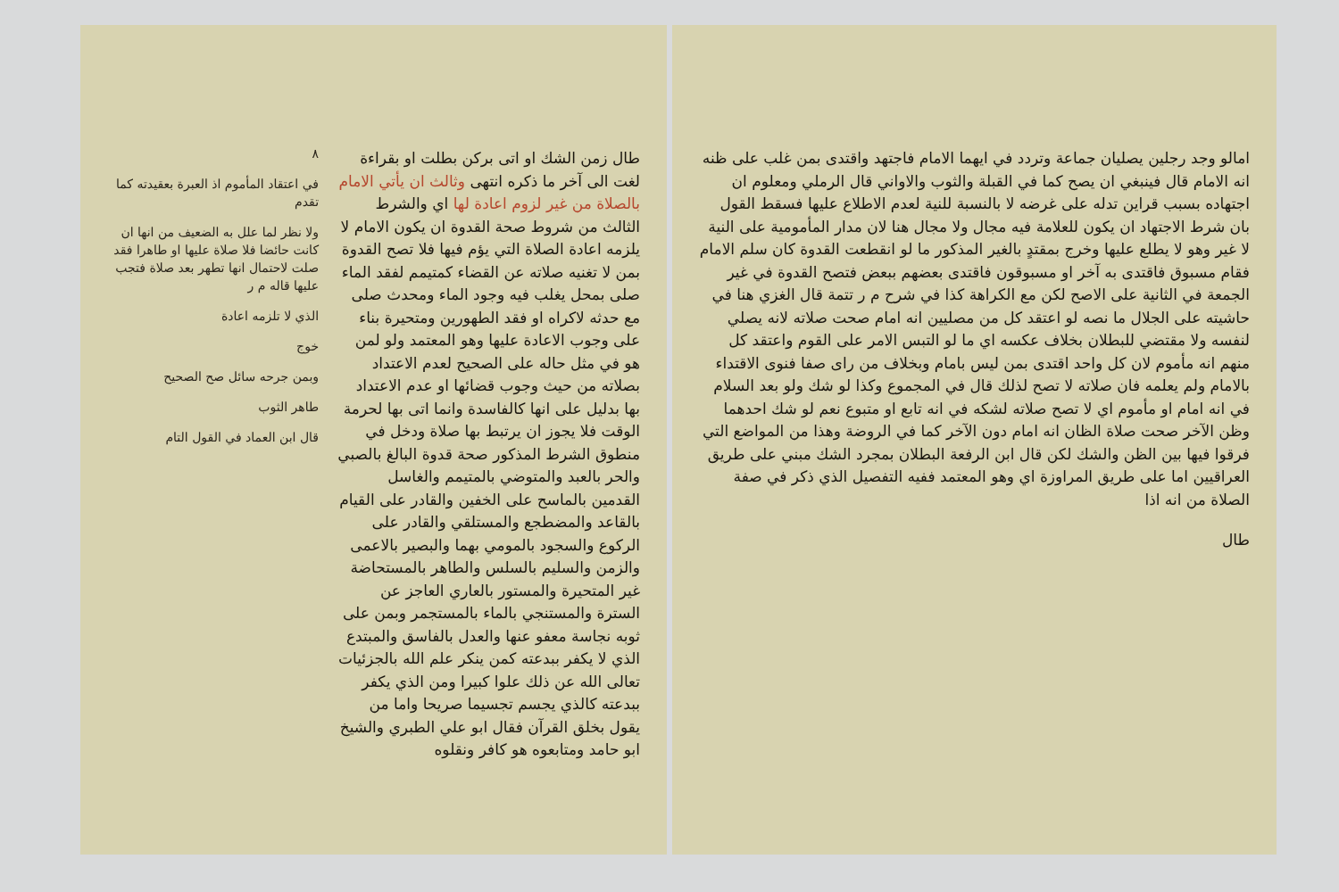امالو وجد رجلين يصليان جماعة وتردد في ايهما الامام فاجتهد واقتدى بمن غلب على ظنه انه الامام قال فينبغي ان يصح كما في القبلة والثوب والاواني قال الرملي ومعلوم ان اجتهاده بسبب قراين تدله على غرضه لا بالنسبة للنية لعدم الاطلاع عليها فسقط القول بان شرط الاجتهاد ان يكون للعلامة فيه مجال ولا مجال هنا لان مدار المأمومية على النية لا غير وهو لا يطلع عليها وخرج بمقتدٍ بالغير المذكور ما لو انقطعت القدوة كان سلم الامام فقام مسبوق فاقتدى به آخر او مسبوقون فاقتدى بعضهم ببعض فتصح القدوة في غير الجمعة في الثانية على الاصح لكن مع الكراهة كذا في شرح م ر تتمة قال الغزي هنا في حاشيته على الجلال ما نصه لو اعتقد كل من مصليين انه امام صحت صلاته لانه يصلي لنفسه ولا مقتضي للبطلان بخلاف عكسه اي ما لو التبس الامر على القوم واعتقد كل منهم انه مأموم لان كل واحد اقتدى بمن ليس بامام وبخلاف من راى صفا فنوى الاقتداء بالامام ولم يعلمه فان صلاته لا تصح لذلك قال في المجموع وكذا لو شك ولو بعد السلام في انه امام او مأموم اي لا تصح صلاته لشكه في انه تابع او متبوع نعم لو شك احدهما وظن الآخر صحت صلاة الظان انه امام دون الآخر كما في الروضة وهذا من المواضع التي فرقوا فيها بين الظن والشك لكن قال ابن الرفعة البطلان بمجرد الشك مبني على طريق العراقيين اما على طريق المراوزة اي وهو المعتمد ففيه التفصيل الذي ذكر في صفة الصلاة من انه اذا
طال
طال زمن الشك او اتى بركن بطلت او بقراءة لغت الى آخر ما ذكره انتهى وثالث ان يأتي الامام بالصلاة من غير لزوم اعادة لها اي والشرط الثالث من شروط صحة القدوة ان يكون الامام لا يلزمه اعادة الصلاة التي يؤم فيها فلا تصح القدوة بمن لا تغنيه صلاته عن القضاء كمتيمم لفقد الماء صلى بمحل يغلب فيه وجود الماء ومحدث صلى مع حدثه لاكراه او فقد الطهورين ومتحيرة بناء على وجوب الاعادة عليها وهو المعتمد ولو لمن هو في مثل حاله على الصحيح لعدم الاعتداد بصلاته من حيث وجوب قضائها او عدم الاعتداد بها بدليل على انها كالفاسدة وانما اتى بها لحرمة الوقت فلا يجوز ان يرتبط بها صلاة ودخل في منطوق الشرط المذكور صحة قدوة البالغ بالصبي والحر بالعبد والمتوضي بالمتيمم والغاسل القدمين بالماسح على الخفين والقادر على القيام بالقاعد والمضطجع والمستلقي والقادر على الركوع والسجود بالمومي بهما والبصير بالاعمى والزمن والسليم بالسلس والطاهر بالمستحاضة غير المتحيرة والمستور بالعاري العاجز عن السترة والمستنجي بالماء بالمستجمر وبمن على ثوبه نجاسة معفو عنها والعدل بالفاسق والمبتدع الذي لا يكفر ببدعته كمن ينكر علم الله بالجزئيات تعالى الله عن ذلك علوا كبيرا ومن الذي يكفر ببدعته كالذي يجسم تجسيما صريحا واما من يقول بخلق القرآن فقال ابو علي الطبري والشيخ ابو حامد ومتابعوه هو كافر ونقلوه
٨
في اعتقاد المأموم اذ العبرة بعقيدته كما تقدم
ولا نظر لما علل به الضعيف من انها ان كانت حائضا فلا صلاة عليها او طاهرا فقد صلت لاحتمال انها تطهر بعد صلاة فتجب عليها قاله م ر
الذي لا تلزمه اعادة
خوج
وبمن جرحه سائل صح الصحيح
طاهر الثوب
قال ابن العماد في القول التام